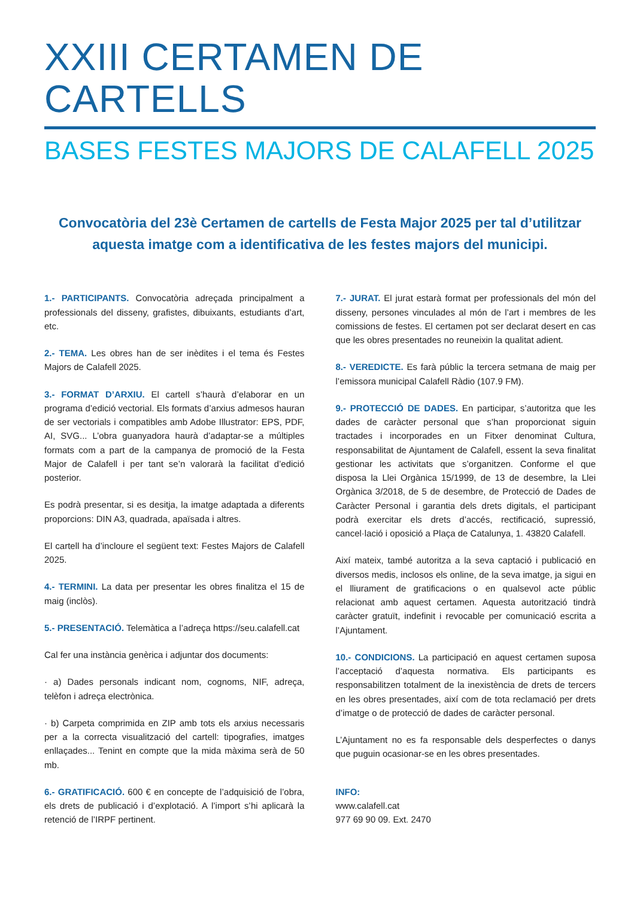XXIII CERTAMEN DE CARTELLS
BASES FESTES MAJORS DE CALAFELL 2025
Convocatòria del 23è Certamen de cartells de Festa Major 2025 per tal d’utilitzar aquesta imatge com a identificativa de les festes majors del municipi.
1.- PARTICIPANTS. Convocatòria adreçada principalment a professionals del disseny, grafistes, dibuixants, estudiants d’art, etc.
2.- TEMA. Les obres han de ser inèdites i el tema és Festes Majors de Calafell 2025.
3.- FORMAT D’ARXIU. El cartell s’haurà d’elaborar en un programa d’edició vectorial. Els formats d’arxius admesos hauran de ser vectorials i compatibles amb Adobe Illustrator: EPS, PDF, AI, SVG... L’obra guanyadora haurà d’adaptar-se a múltiples formats com a part de la campanya de promoció de la Festa Major de Calafell i per tant se’n valorarà la facilitat d’edició posterior.
Es podrà presentar, si es desitja, la imatge adaptada a diferents proporcions: DIN A3, quadrada, apaïsada i altres.
El cartell ha d’incloure el següent text: Festes Majors de Calafell 2025.
4.- TERMINI. La data per presentar les obres finalitza el 15 de maig (inclòs).
5.- PRESENTACIÓ. Telemàtica a l’adreça https://seu.calafell.cat
Cal fer una instància genèrica i adjuntar dos documents:
· a) Dades personals indicant nom, cognoms, NIF, adreça, telèfon i adreça electrònica.
· b) Carpeta comprimida en ZIP amb tots els arxius necessaris per a la correcta visualització del cartell: tipografies, imatges enllaçades... Tenint en compte que la mida màxima serà de 50 mb.
6.- GRATIFICACIÓ. 600 € en concepte de l’adquisició de l’obra, els drets de publicació i d’explotació. A l’import s’hi aplicarà la retenció de l’IRPF pertinent.
7.- JURAT. El jurat estarà format per professionals del món del disseny, persones vinculades al món de l’art i membres de les comissions de festes. El certamen pot ser declarat desert en cas que les obres presentades no reuneixin la qualitat adient.
8.- VEREDICTE. Es farà públic la tercera setmana de maig per l’emissora municipal Calafell Ràdio (107.9 FM).
9.- PROTECCIÓ DE DADES. En participar, s’autoritza que les dades de caràcter personal que s’han proporcionat siguin tractades i incorporades en un Fitxer denominat Cultura, responsabilitat de Ajuntament de Calafell, essent la seva finalitat gestionar les activitats que s’organitzen. Conforme el que disposa la Llei Orgànica 15/1999, de 13 de desembre, la Llei Orgànica 3/2018, de 5 de desembre, de Protecció de Dades de Caràcter Personal i garantia dels drets digitals, el participant podrà exercitar els drets d’accés, rectificació, supressió, cancel·lació i oposició a Plaça de Catalunya, 1. 43820 Calafell.
Així mateix, també autoritza a la seva captació i publicació en diversos medis, inclosos els online, de la seva imatge, ja sigui en el lliurament de gratificacions o en qualsevol acte públic relacionat amb aquest certamen. Aquesta autorització tindrà caràcter gratuït, indefinit i revocable per comunicació escrita a l’Ajuntament.
10.- CONDICIONS. La participació en aquest certamen suposa l’acceptació d’aquesta normativa. Els participants es responsabilitzen totalment de la inexistència de drets de tercers en les obres presentades, així com de tota reclamació per drets d’imatge o de protecció de dades de caràcter personal.
L’Ajuntament no es fa responsable dels desperfectes o danys que puguin ocasionar-se en les obres presentades.
INFO:
www.calafell.cat
977 69 90 09. Ext. 2470